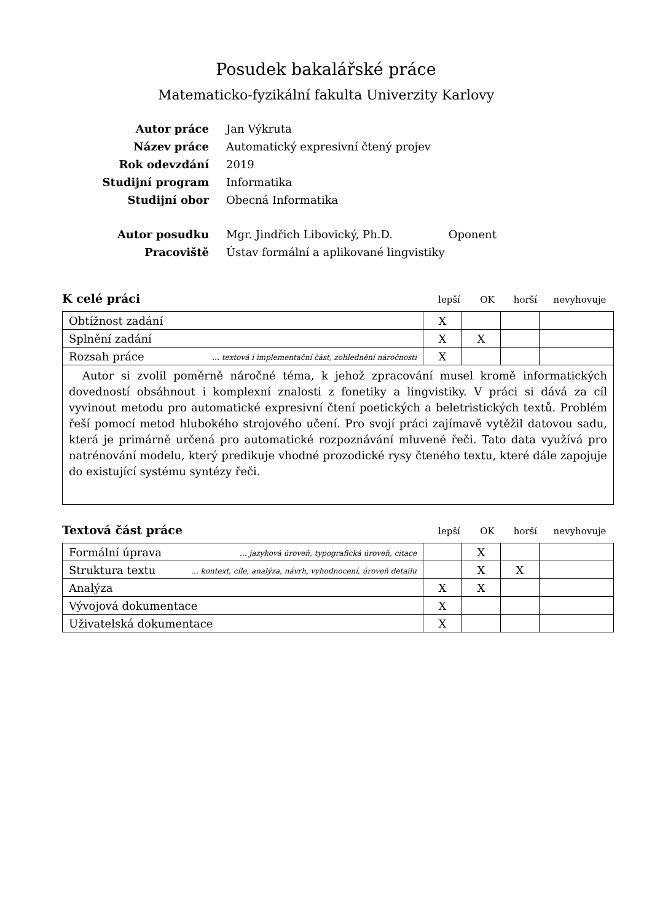Posudek bakalářské práce
Matematicko-fyzikální fakulta Univerzity Karlovy
| Autor práce | Jan Výkruta |
| Název práce | Automatický expresivní čtený projev |
| Rok odevzdání | 2019 |
| Studijní program | Informatika |
| Studijní obor | Obecná Informatika |
| Autor posudku | Mgr. Jindřich Libovický, Ph.D. Oponent |
| Pracoviště | Ústav formální a aplikované lingvistiky |
K celé práci lepší OK horší nevyhovuje
| Obtížnost zadání | X | | | |
| Splnění zadání | X | X | | |
| Rozsah práce … textová i implementační část, zohlednění náročnosti | X | | | |
| Autor si zvolil poměrně náročné téma, k jehož zpracování musel kromě informatických dovedností obsáhnout i komplexní znalosti z fonetiky a lingvistiky. V práci si dává za cíl vyvinout metodu pro automatické expresivní čtení poetických a beletristických textů. Problém řeší pomocí metod hlubokého strojového učení. Pro svojí práci zajímavě vytěžil datovou sadu, která je primárně určená pro automatické rozpoznávání mluvené řeči. Tato data využívá pro natrénování modelu, který predikuje vhodné prozodické rysy čteného textu, které dále zapojuje do existující systému syntézy řeči. | | | | |
Textová část práce lepší OK horší nevyhovuje
| Formální úprava … jazyková úroveň, typografická úroveň, citace | | X | | |
| Struktura textu … kontext, cíle, analýza, návrh, vyhodnocení, úroveň detailu | | X | X | |
| Analýza | X | X | | |
| Vývojová dokumentace | X | | | |
| Uživatelská dokumentace | X | | | |